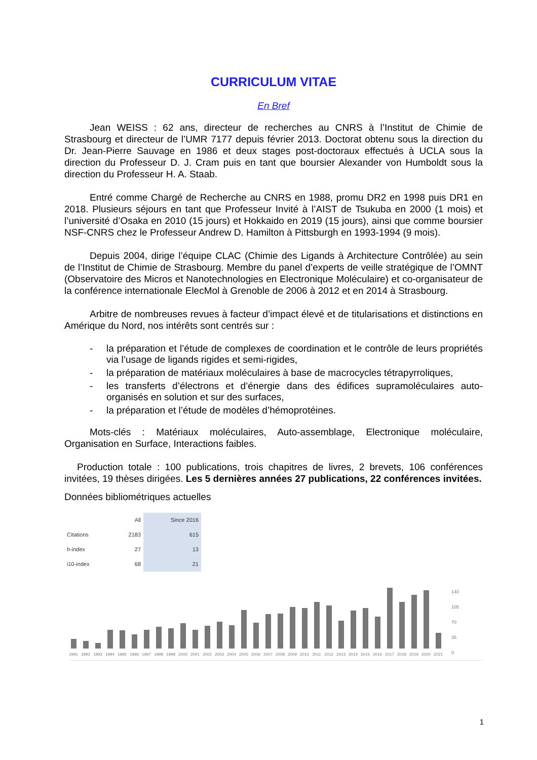CURRICULUM VITAE
En Bref
Jean WEISS : 62 ans, directeur de recherches au CNRS à l’Institut de Chimie de Strasbourg et directeur de l’UMR 7177 depuis février 2013. Doctorat obtenu sous la direction du Dr. Jean-Pierre Sauvage en 1986 et deux stages post-doctoraux effectués à UCLA sous la direction du Professeur D. J. Cram puis en tant que boursier Alexander von Humboldt sous la direction du Professeur H. A. Staab.
Entré comme Chargé de Recherche au CNRS en 1988, promu DR2 en 1998 puis DR1 en 2018. Plusieurs séjours en tant que Professeur Invité à l’AIST de Tsukuba en 2000 (1 mois) et l’université d’Osaka en 2010 (15 jours) et Hokkaido en 2019 (15 jours), ainsi que comme boursier NSF-CNRS chez le Professeur Andrew D. Hamilton à Pittsburgh en 1993-1994 (9 mois).
Depuis 2004, dirige l’équipe CLAC (Chimie des Ligands à Architecture Contrôlée) au sein de l’Institut de Chimie de Strasbourg. Membre du panel d’experts de veille stratégique de l’OMNT (Observatoire des Micros et Nanotechnologies en Electronique Moléculaire) et co-organisateur de la conférence internationale ElecMol à Grenoble de 2006 à 2012 et en 2014 à Strasbourg.
Arbitre de nombreuses revues à facteur d’impact élevé et de titularisations et distinctions en Amérique du Nord, nos intérêts sont centrés sur :
- la préparation et l’étude de complexes de coordination et le contrôle de leurs propriétés via l’usage de ligands rigides et semi-rigides,
- la préparation de matériaux moléculaires à base de macrocycles tétrapyrroliques,
- les transferts d’électrons et d’énergie dans des édifices supramoléculaires auto-organisés en solution et sur des surfaces,
- la préparation et l’étude de modèles d’hémoprotéines.
Mots-clés : Matériaux moléculaires, Auto-assemblage, Electronique moléculaire, Organisation en Surface, Interactions faibles.
Production totale : 100 publications, trois chapitres de livres, 2 brevets, 106 conférences invitées, 19 thèses dirigées. Les 5 dernières années 27 publications, 22 conférences invitées.
Données bibliométriques actuelles
| | All | Since 2016 |
| --- | --- | --- |
| Citations | 2183 | 615 |
| h-index | 27 | 13 |
| i10-index | 68 | 21 |
1991
1992
1993
1994
1995
1996
1997
1998
1999
2000
2001
2002
2003
2004
2005
2006
2007
2008
2009
2010
2011
2012
2013
2014
2015
2016
2017
2018
2019
2020
2021
140
105
70
35
0
1